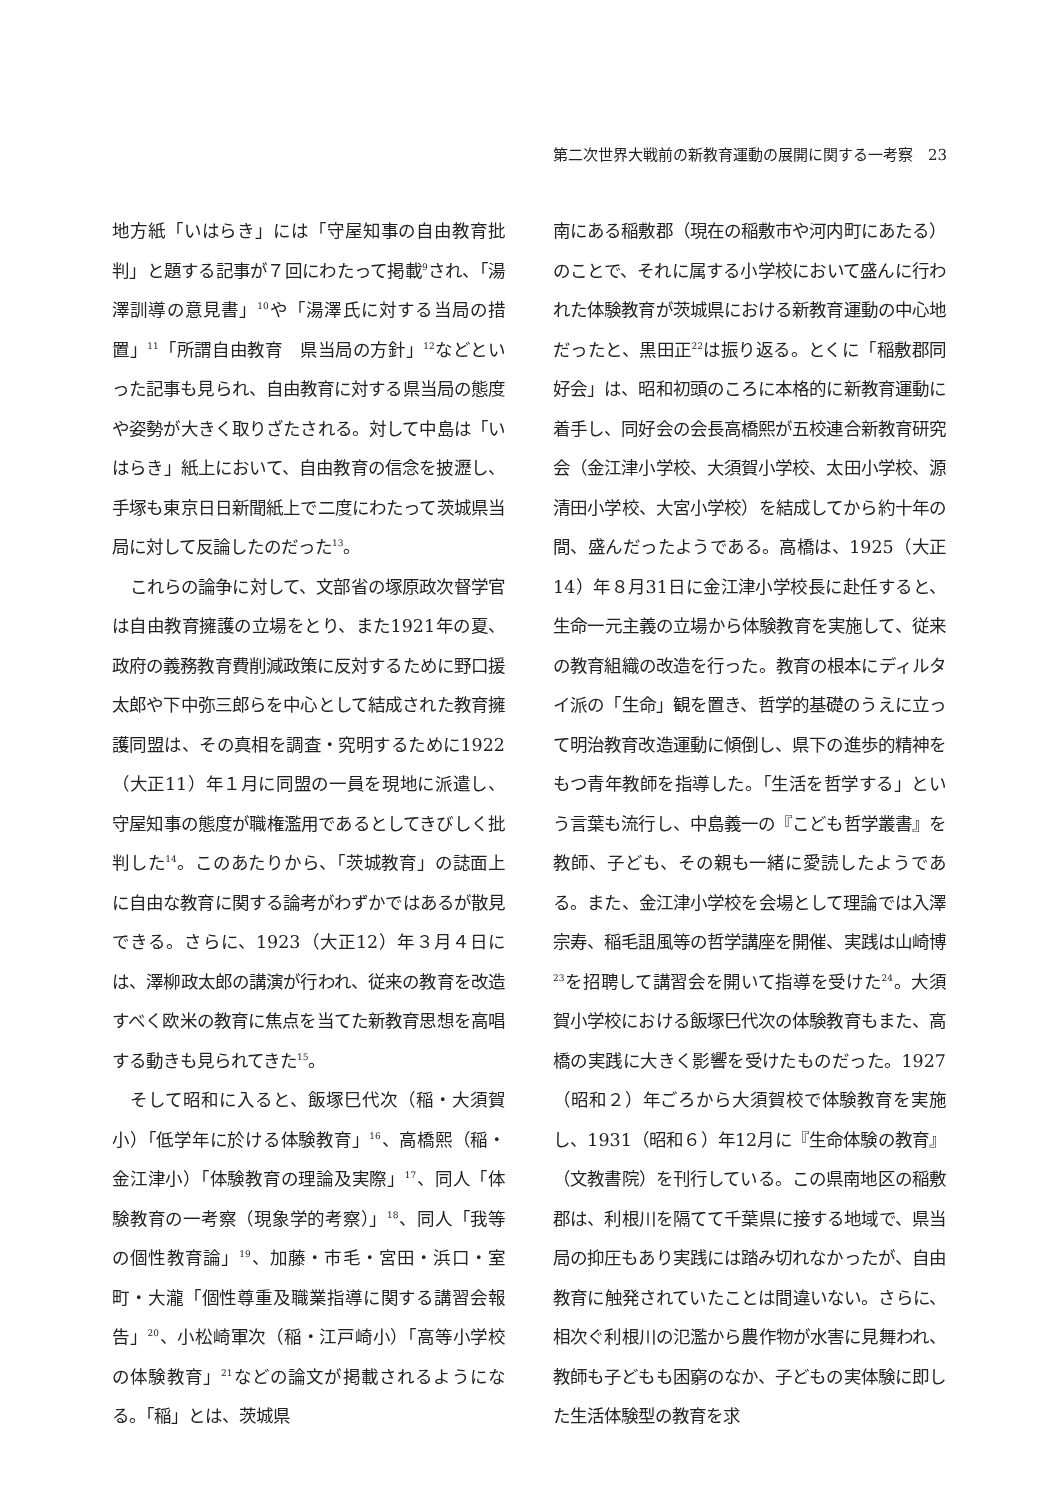第二次世界大戦前の新教育運動の展開に関する一考察　23
地方紙「いはらき」には「守屋知事の自由教育批判」と題する記事が７回にわたって掲載<sup>9</sup>され、「湯澤訓導の意見書」<sup>10</sup>や「湯澤氏に対する当局の措置」<sup>11</sup>「所謂自由教育　県当局の方針」<sup>12</sup>などといった記事も見られ、自由教育に対する県当局の態度や姿勢が大きく取りざたされる。対して中島は「いはらき」紙上において、自由教育の信念を披瀝し、手塚も東京日日新聞紙上で二度にわたって茨城県当局に対して反論したのだった<sup>13</sup>。
これらの論争に対して、文部省の塚原政次督学官は自由教育擁護の立場をとり、また1921年の夏、政府の義務教育費削減政策に反対するために野口援太郎や下中弥三郎らを中心として結成された教育擁護同盟は、その真相を調査・究明するために1922（大正11）年１月に同盟の一員を現地に派遣し、守屋知事の態度が職権濫用であるとしてきびしく批判した<sup>14</sup>。このあたりから、「茨城教育」の誌面上に自由な教育に関する論考がわずかではあるが散見できる。さらに、1923（大正12）年３月４日には、澤柳政太郎の講演が行われ、従来の教育を改造すべく欧米の教育に焦点を当てた新教育思想を高唱する動きも見られてきた<sup>15</sup>。
そして昭和に入ると、飯塚巳代次（稲・大須賀小）「低学年に於ける体験教育」<sup>16</sup>、高橋熙（稲・金江津小）「体験教育の理論及実際」<sup>17</sup>、同人「体験教育の一考察（現象学的考察）」<sup>18</sup>、同人「我等の個性教育論」<sup>19</sup>、加藤・市毛・宮田・浜口・室町・大瀧「個性尊重及職業指導に関する講習会報告」<sup>20</sup>、小松崎軍次（稲・江戸崎小）「高等小学校の体験教育」<sup>21</sup>などの論文が掲載されるようになる。「稲」とは、茨城県
南にある稲敷郡（現在の稲敷市や河内町にあたる）のことで、それに属する小学校において盛んに行われた体験教育が茨城県における新教育運動の中心地だったと、黒田正<sup>22</sup>は振り返る。とくに「稲敷郡同好会」は、昭和初頭のころに本格的に新教育運動に着手し、同好会の会長高橋熙が五校連合新教育研究会（金江津小学校、大須賀小学校、太田小学校、源清田小学校、大宮小学校）を結成してから約十年の間、盛んだったようである。高橋は、1925（大正14）年８月31日に金江津小学校長に赴任すると、生命一元主義の立場から体験教育を実施して、従来の教育組織の改造を行った。教育の根本にディルタイ派の「生命」観を置き、哲学的基礎のうえに立って明治教育改造運動に傾倒し、県下の進歩的精神をもつ青年教師を指導した。「生活を哲学する」という言葉も流行し、中島義一の『こども哲学叢書』を教師、子ども、その親も一緒に愛読したようである。また、金江津小学校を会場として理論では入澤宗寿、稲毛詛風等の哲学講座を開催、実践は山崎博<sup>23</sup>を招聘して講習会を開いて指導を受けた<sup>24</sup>。大須賀小学校における飯塚巳代次の体験教育もまた、高橋の実践に大きく影響を受けたものだった。1927（昭和２）年ごろから大須賀校で体験教育を実施し、1931（昭和６）年12月に『生命体験の教育』（文教書院）を刊行している。この県南地区の稲敷郡は、利根川を隔てて千葉県に接する地域で、県当局の抑圧もあり実践には踏み切れなかったが、自由教育に触発されていたことは間違いない。さらに、相次ぐ利根川の氾濫から農作物が水害に見舞われ、教師も子どもも困窮のなか、子どもの実体験に即した生活体験型の教育を求